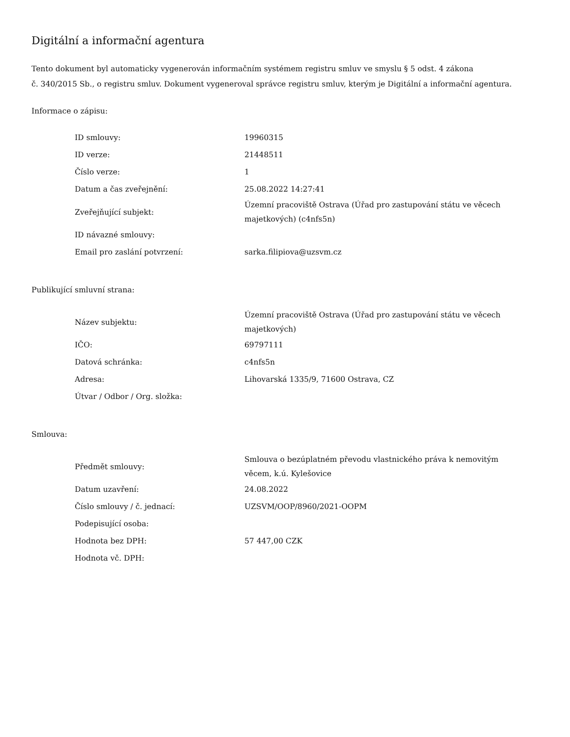Digitální a informační agentura
Tento dokument byl automaticky vygenerován informačním systémem registru smluv ve smyslu § 5 odst. 4 zákona
č. 340/2015 Sb., o registru smluv. Dokument vygeneroval správce registru smluv, kterým je Digitální a informační agentura.
Informace o zápisu:
| ID smlouvy: | 19960315 |
| ID verze: | 21448511 |
| Číslo verze: | 1 |
| Datum a čas zveřejnění: | 25.08.2022 14:27:41 |
| Zveřejňující subjekt: | Územní pracoviště Ostrava (Úřad pro zastupování státu ve věcech majetkových) (c4nfs5n) |
| ID návazné smlouvy: | |
| Email pro zaslání potvrzení: | sarka.filipiova@uzsvm.cz |
Publikující smluvní strana:
| Název subjektu: | Územní pracoviště Ostrava (Úřad pro zastupování státu ve věcech majetkových) |
| IČO: | 69797111 |
| Datová schránka: | c4nfs5n |
| Adresa: | Lihovarská 1335/9, 71600 Ostrava, CZ |
| Útvar / Odbor / Org. složka: | |
Smlouva:
| Předmět smlouvy: | Smlouva o bezúplatném převodu vlastnického práva k nemovitým věcem, k.ú. Kylešovice |
| Datum uzavření: | 24.08.2022 |
| Číslo smlouvy / č. jednací: | UZSVM/OOP/8960/2021-OOPM |
| Podepisující osoba: | |
| Hodnota bez DPH: | 57 447,00 CZK |
| Hodnota vč. DPH: | |